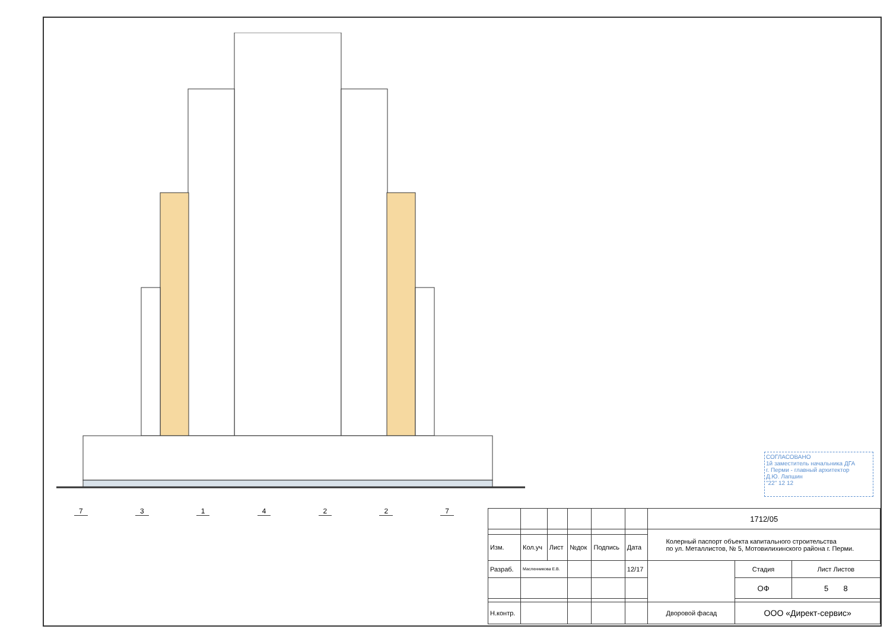7 3 1 4 2 2 7
СОГЛАСОВАНО
1й заместитель начальника ДГА
г. Перми - главный архитектор
Д.Ю. Лапшин
"22" 12 12
| | | | | | | 1712/05 | | |
| | | | | | | Колерный паспорт объекта капитального строительства по ул. Металлистов, № 5, Мотовилихинского района г. Перми. | | |
| Изм. | Кол.уч | Лист | №док | Подпись | Дата | | | |
| Разраб. | Масленникова Е.В. | | | | 12/17 | | Стадия | Лист Листов |
| | | | | | | | ОФ | 5 8 |
| Н.контр. | | | | | | Дворовой фасад | ООО «Директ-сервис» | |